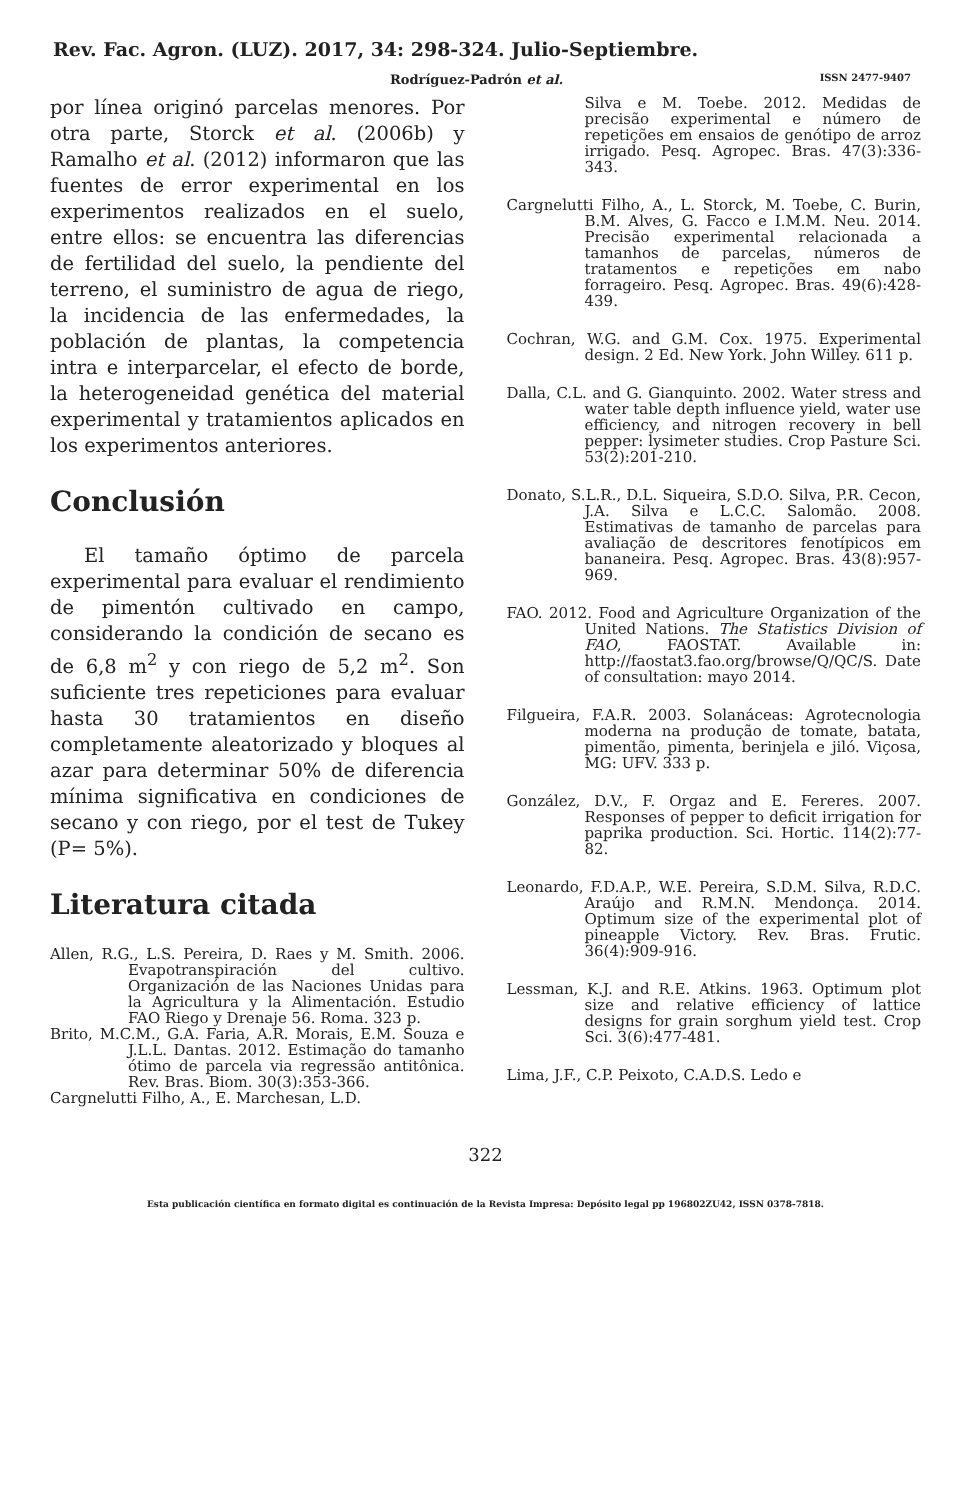Rev. Fac. Agron. (LUZ). 2017, 34: 298-324. Julio-Septiembre.
Rodríguez-Padrón et al. ISSN 2477-9407
por línea originó parcelas menores. Por otra parte, Storck et al. (2006b) y Ramalho et al. (2012) informaron que las fuentes de error experimental en los experimentos realizados en el suelo, entre ellos: se encuentra las diferencias de fertilidad del suelo, la pendiente del terreno, el suministro de agua de riego, la incidencia de las enfermedades, la población de plantas, la competencia intra e interparcelar, el efecto de borde, la heterogeneidad genética del material experimental y tratamientos aplicados en los experimentos anteriores.
Conclusión
El tamaño óptimo de parcela experimental para evaluar el rendimiento de pimentón cultivado en campo, considerando la condición de secano es de 6,8 m<sup>2</sup> y con riego de 5,2 m<sup>2</sup>. Son suficiente tres repeticiones para evaluar hasta 30 tratamientos en diseño completamente aleatorizado y bloques al azar para determinar 50% de diferencia mínima significativa en condiciones de secano y con riego, por el test de Tukey (P= 5%).
Literatura citada
Allen, R.G., L.S. Pereira, D. Raes y M. Smith. 2006. Evapotranspiración del cultivo. Organización de las Naciones Unidas para la Agricultura y la Alimentación. Estudio FAO Riego y Drenaje 56. Roma. 323 p.
Brito, M.C.M., G.A. Faria, A.R. Morais, E.M. Souza e J.L.L. Dantas. 2012. Estimação do tamanho ótimo de parcela via regressão antitônica. Rev. Bras. Biom. 30(3):353-366.
Cargnelutti Filho, A., E. Marchesan, L.D.
Silva e M. Toebe. 2012. Medidas de precisão experimental e número de repetições em ensaios de genótipo de arroz irrigado. Pesq. Agropec. Bras. 47(3):336-343.
Cargnelutti Filho, A., L. Storck, M. Toebe, C. Burin, B.M. Alves, G. Facco e I.M.M. Neu. 2014. Precisão experimental relacionada a tamanhos de parcelas, números de tratamentos e repetições em nabo forrageiro. Pesq. Agropec. Bras. 49(6):428-439.
Cochran, W.G. and G.M. Cox. 1975. Experimental design. 2 Ed. New York. John Willey. 611 p.
Dalla, C.L. and G. Gianquinto. 2002. Water stress and water table depth influence yield, water use efficiency, and nitrogen recovery in bell pepper: lysimeter studies. Crop Pasture Sci. 53(2):201-210.
Donato, S.L.R., D.L. Siqueira, S.D.O. Silva, P.R. Cecon, J.A. Silva e L.C.C. Salomão. 2008. Estimativas de tamanho de parcelas para avaliação de descritores fenotípicos em bananeira. Pesq. Agropec. Bras. 43(8):957-969.
FAO. 2012. Food and Agriculture Organization of the United Nations. The Statistics Division of FAO, FAOSTAT. Available in: http://faostat3.fao.org/browse/Q/QC/S. Date of consultation: mayo 2014.
Filgueira, F.A.R. 2003. Solanáceas: Agrotecnologia moderna na produção de tomate, batata, pimentão, pimenta, berinjela e jiló. Viçosa, MG: UFV. 333 p.
González, D.V., F. Orgaz and E. Fereres. 2007. Responses of pepper to deficit irrigation for paprika production. Sci. Hortic. 114(2):77-82.
Leonardo, F.D.A.P., W.E. Pereira, S.D.M. Silva, R.D.C. Araújo and R.M.N. Mendonça. 2014. Optimum size of the experimental plot of pineapple Victory. Rev. Bras. Frutic. 36(4):909-916.
Lessman, K.J. and R.E. Atkins. 1963. Optimum plot size and relative efficiency of lattice designs for grain sorghum yield test. Crop Sci. 3(6):477-481.
Lima, J.F., C.P. Peixoto, C.A.D.S. Ledo e
322
Esta publicación científica en formato digital es continuación de la Revista Impresa: Depósito legal pp 196802ZU42, ISSN 0378-7818.